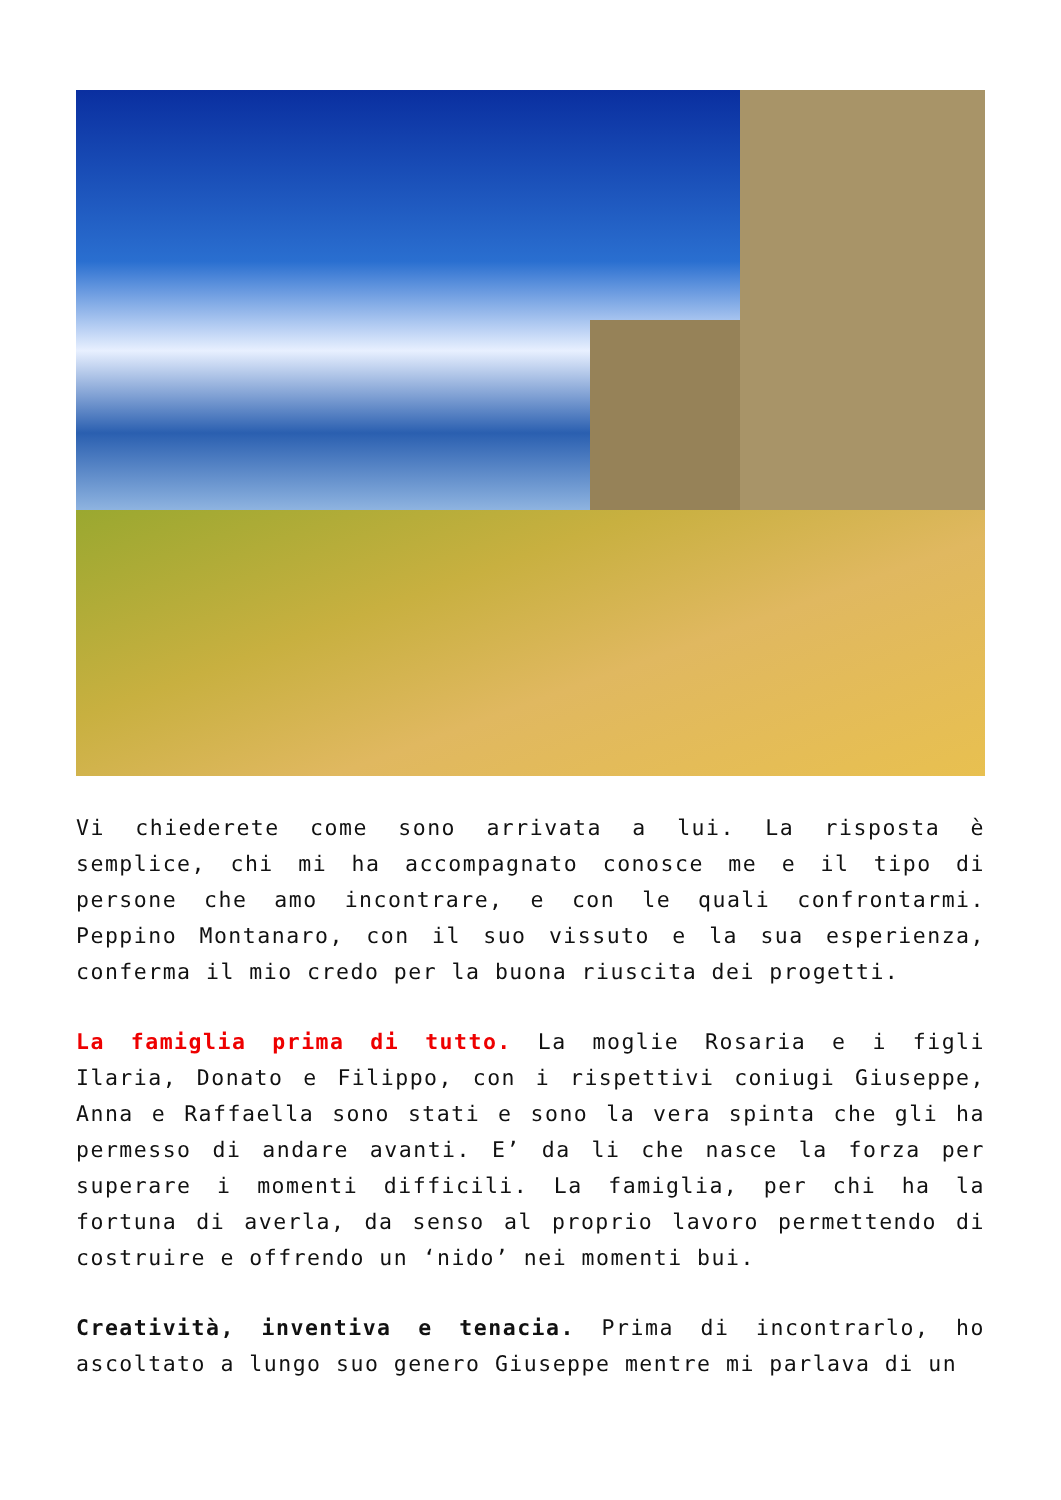Vi chiederete come sono arrivata a lui. La risposta è semplice, chi mi ha accompagnato conosce me e il tipo di persone che amo incontrare, e con le quali confrontarmi. Peppino Montanaro, con il suo vissuto e la sua esperienza, conferma il mio credo per la buona riuscita dei progetti.
La famiglia prima di tutto. La moglie Rosaria e i figli Ilaria, Donato e Filippo, con i rispettivi coniugi Giuseppe, Anna e Raffaella sono stati e sono la vera spinta che gli ha permesso di andare avanti. E’ da li che nasce la forza per superare i momenti difficili. La famiglia, per chi ha la fortuna di averla, da senso al proprio lavoro permettendo di costruire e offrendo un ‘nido’ nei momenti bui.
Creatività, inventiva e tenacia. Prima di incontrarlo, ho ascoltato a lungo suo genero Giuseppe mentre mi parlava di un